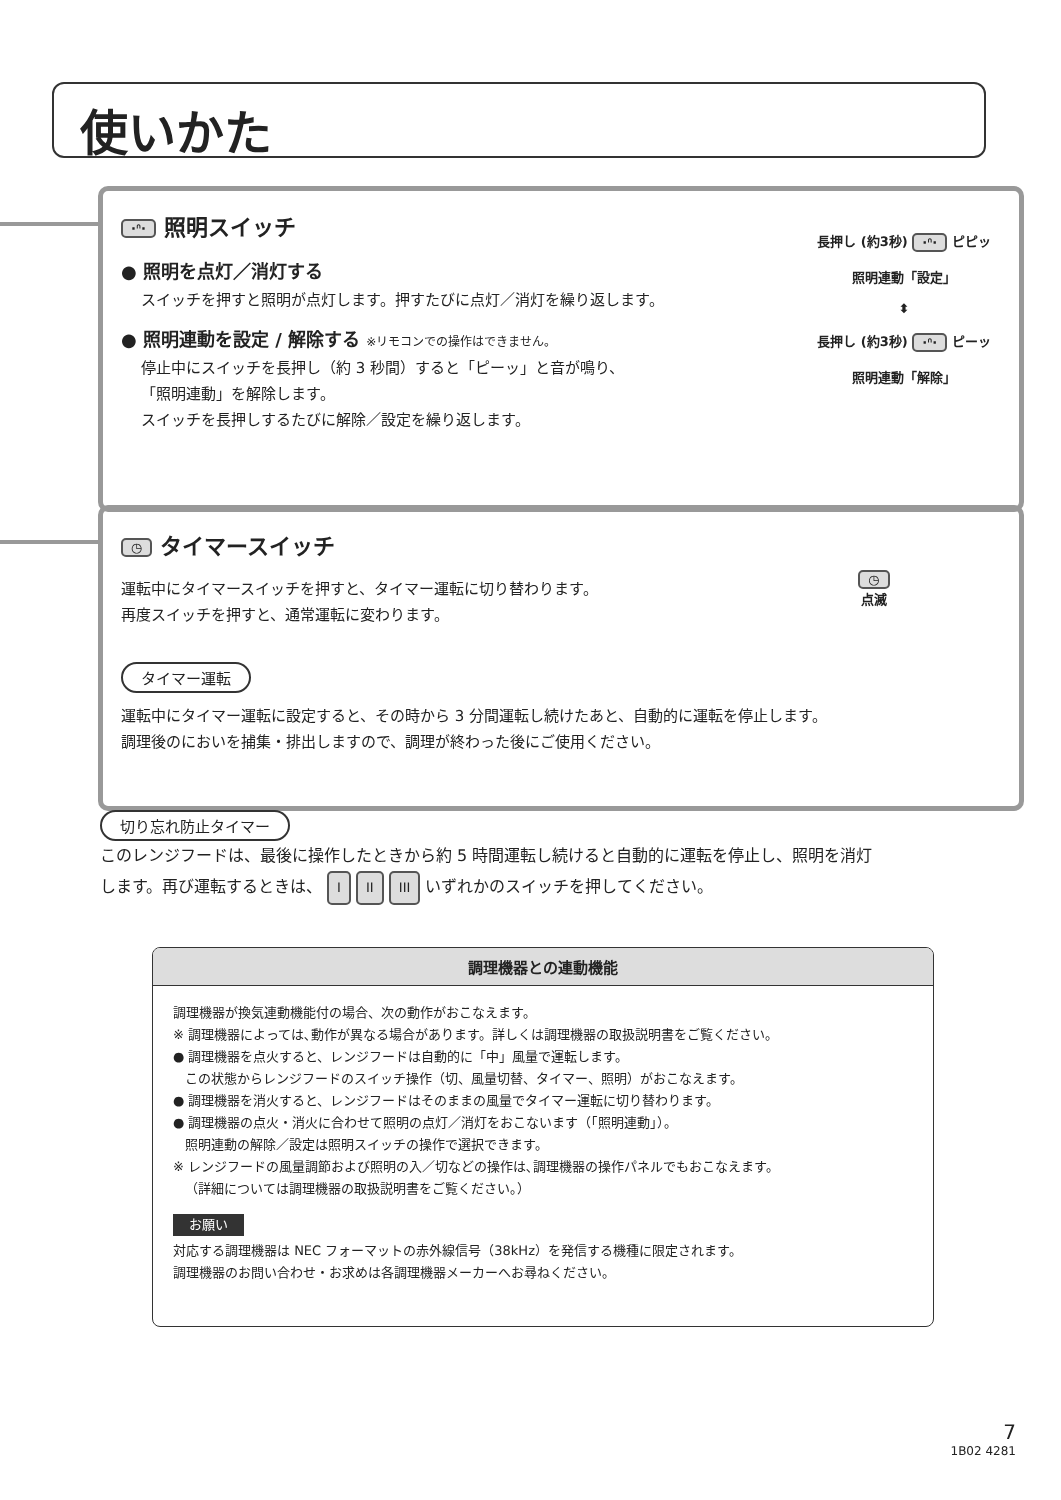使いかた
長押し (約3秒) ·ᐢ· ピピッ
照明連動「設定」
⬍
長押し (約3秒) ·ᐢ· ピーッ
照明連動「解除」
·ᐢ· 照明スイッチ
● 照明を点灯／消灯する
スイッチを押すと照明が点灯します。押すたびに点灯／消灯を繰り返します。
● 照明連動を設定 / 解除する ※リモコンでの操作はできません。
停止中にスイッチを長押し（約 3 秒間）すると「ピーッ」と音が鳴り、
「照明連動」を解除します。
スイッチを長押しするたびに解除／設定を繰り返します。
◷
点滅
◷ タイマースイッチ
運転中にタイマースイッチを押すと、タイマー運転に切り替わります。
再度スイッチを押すと、通常運転に変わります。
タイマー運転
運転中にタイマー運転に設定すると、その時から 3 分間運転し続けたあと、自動的に運転を停止します。
調理後のにおいを捕集・排出しますので、調理が終わった後にご使用ください。
切り忘れ防止タイマー
このレンジフードは、最後に操作したときから約 5 時間運転し続けると自動的に運転を停止し、照明を消灯
します。再び運転するときは、 I II III いずれかのスイッチを押してください。
調理機器との連動機能
調理機器が換気連動機能付の場合、次の動作がおこなえます。
※ 調理機器によっては､動作が異なる場合があります。詳しくは調理機器の取扱説明書をご覧ください。
● 調理機器を点火すると、レンジフードは自動的に「中」風量で運転します。
この状態からレンジフードのスイッチ操作（切、風量切替、タイマー、照明）がおこなえます。
● 調理機器を消火すると、レンジフードはそのままの風量でタイマー運転に切り替わります。
● 調理機器の点火・消火に合わせて照明の点灯／消灯をおこないます（｢照明連動｣）。
照明連動の解除／設定は照明スイッチの操作で選択できます。
※ レンジフードの風量調節および照明の入／切などの操作は､調理機器の操作パネルでもおこなえます。
（詳細については調理機器の取扱説明書をご覧ください。）
お願い
対応する調理機器は NEC フォーマットの赤外線信号（38kHz）を発信する機種に限定されます。
調理機器のお問い合わせ・お求めは各調理機器メーカーへお尋ねください。
7
1B02 4281